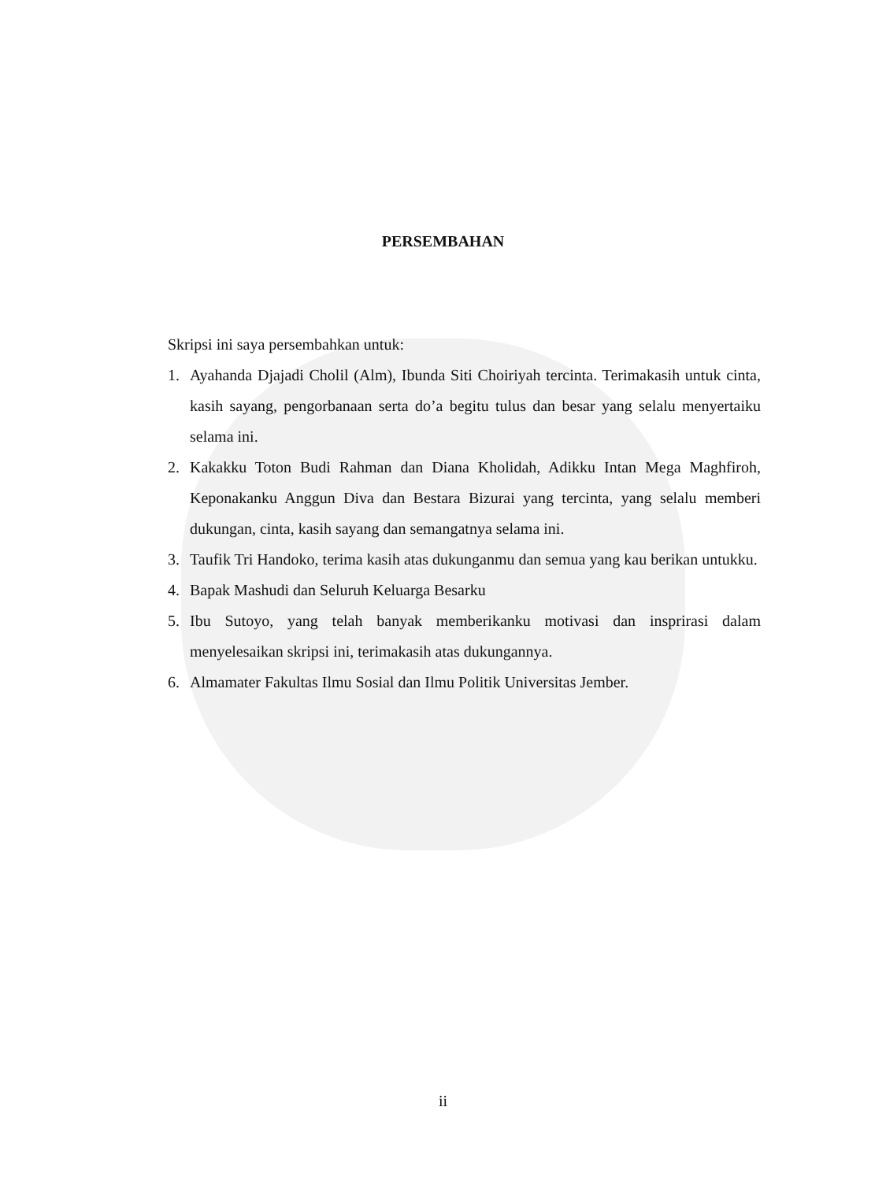PERSEMBAHAN
Skripsi ini saya persembahkan untuk:
1. Ayahanda Djajadi Cholil (Alm), Ibunda Siti Choiriyah tercinta. Terimakasih untuk cinta, kasih sayang, pengorbanaan serta do’a begitu tulus dan besar yang selalu menyertaiku selama ini.
2. Kakakku Toton Budi Rahman dan Diana Kholidah, Adikku Intan Mega Maghfiroh, Keponakanku Anggun Diva dan Bestara Bizurai yang tercinta, yang selalu memberi dukungan, cinta, kasih sayang dan semangatnya selama ini.
3. Taufik Tri Handoko, terima kasih atas dukunganmu dan semua yang kau berikan untukku.
4. Bapak Mashudi dan Seluruh Keluarga Besarku
5. Ibu Sutoyo, yang telah banyak memberikanku motivasi dan insprirasi dalam menyelesaikan skripsi ini, terimakasih atas dukungannya.
6. Almamater Fakultas Ilmu Sosial dan Ilmu Politik Universitas Jember.
ii